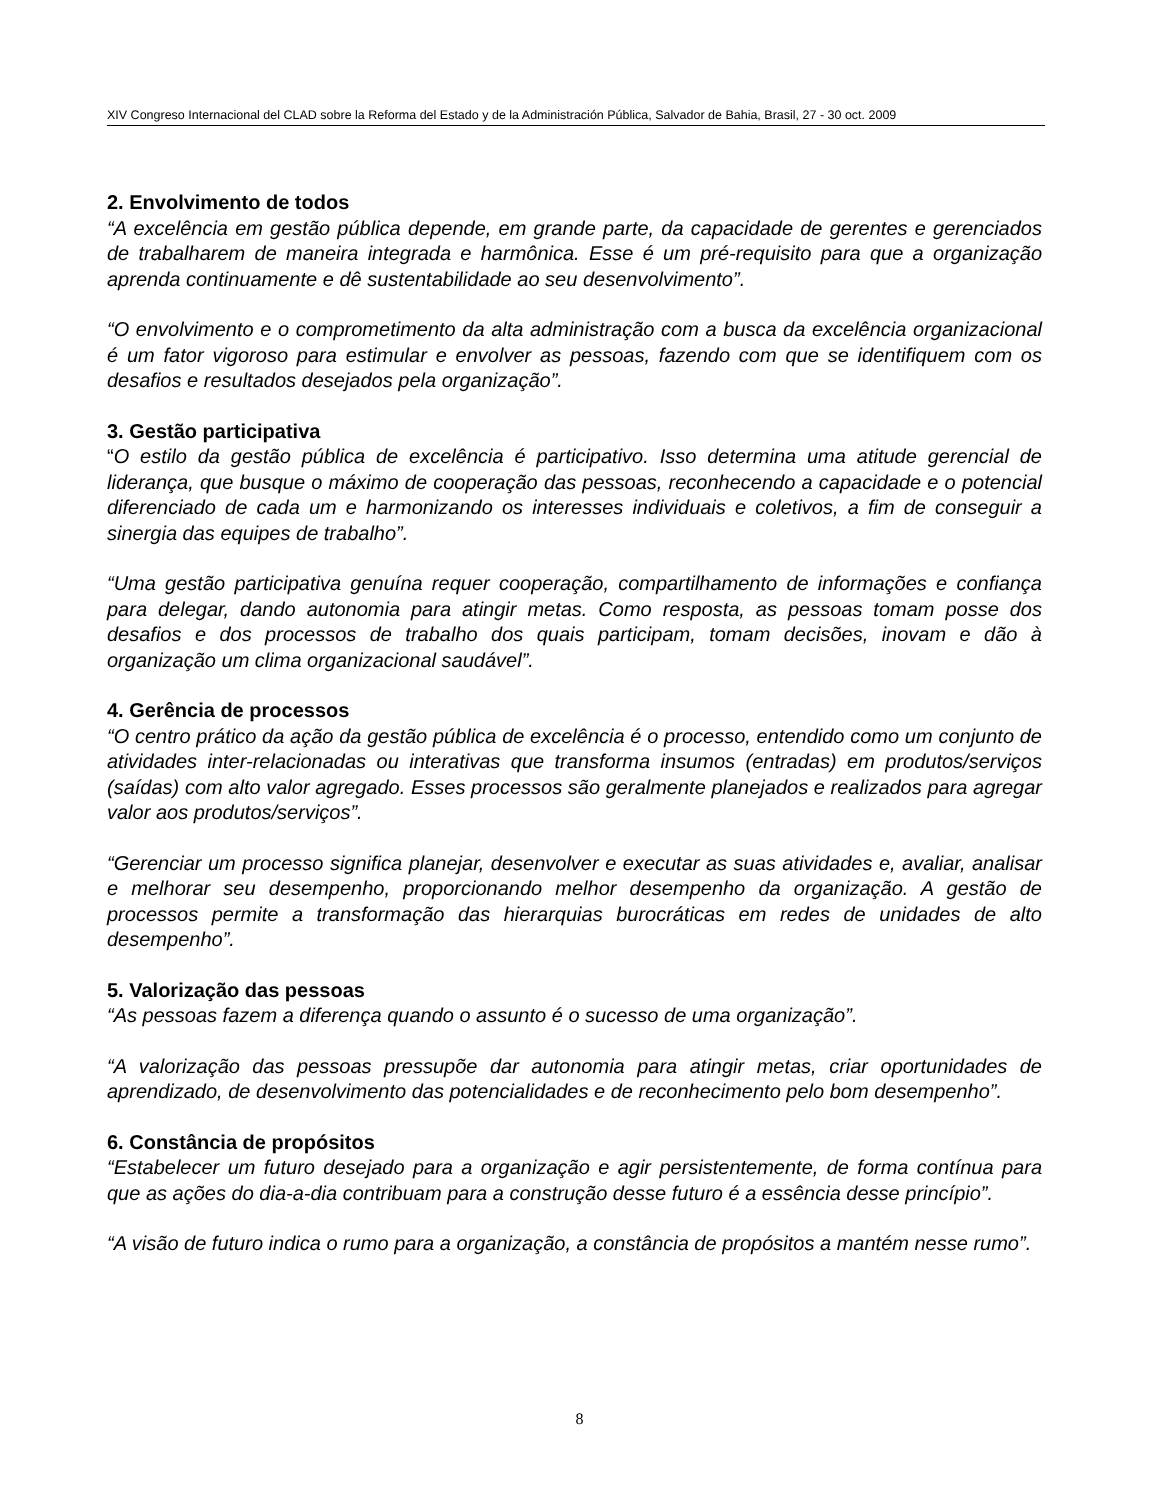XIV Congreso Internacional del CLAD sobre la Reforma del Estado y de la Administración Pública, Salvador de Bahia, Brasil, 27 - 30 oct. 2009
2. Envolvimento de todos
“A excelência em gestão pública depende, em grande parte, da capacidade de gerentes e gerenciados de trabalharem de maneira integrada e harmônica. Esse é um pré-requisito para que a organização aprenda continuamente e dê sustentabilidade ao seu desenvolvimento”.
“O envolvimento e o comprometimento da alta administração com a busca da excelência organizacional é um fator vigoroso para estimular e envolver as pessoas, fazendo com que se identifiquem com os desafios e resultados desejados pela organização”.
3. Gestão participativa
“O estilo da gestão pública de excelência é participativo. Isso determina uma atitude gerencial de liderança, que busque o máximo de cooperação das pessoas, reconhecendo a capacidade e o potencial diferenciado de cada um e harmonizando os interesses individuais e coletivos, a fim de conseguir a sinergia das equipes de trabalho”.
“Uma gestão participativa genuína requer cooperação, compartilhamento de informações e confiança para delegar, dando autonomia para atingir metas. Como resposta, as pessoas tomam posse dos desafios e dos processos de trabalho dos quais participam, tomam decisões, inovam e dão à organização um clima organizacional saudável”.
4. Gerência de processos
“O centro prático da ação da gestão pública de excelência é o processo, entendido como um conjunto de atividades inter-relacionadas ou interativas que transforma insumos (entradas) em produtos/serviços (saídas) com alto valor agregado. Esses processos são geralmente planejados e realizados para agregar valor aos produtos/serviços”.
“Gerenciar um processo significa planejar, desenvolver e executar as suas atividades e, avaliar, analisar e melhorar seu desempenho, proporcionando melhor desempenho da organização. A gestão de processos permite a transformação das hierarquias burocráticas em redes de unidades de alto desempenho”.
5. Valorização das pessoas
“As pessoas fazem a diferença quando o assunto é o sucesso de uma organização”.
“A valorização das pessoas pressupõe dar autonomia para atingir metas, criar oportunidades de aprendizado, de desenvolvimento das potencialidades e de reconhecimento pelo bom desempenho”.
6. Constância de propósitos
“Estabelecer um futuro desejado para a organização e agir persistentemente, de forma contínua para que as ações do dia-a-dia contribuam para a construção desse futuro é a essência desse princípio”.
“A visão de futuro indica o rumo para a organização, a constância de propósitos a mantém nesse rumo”.
8